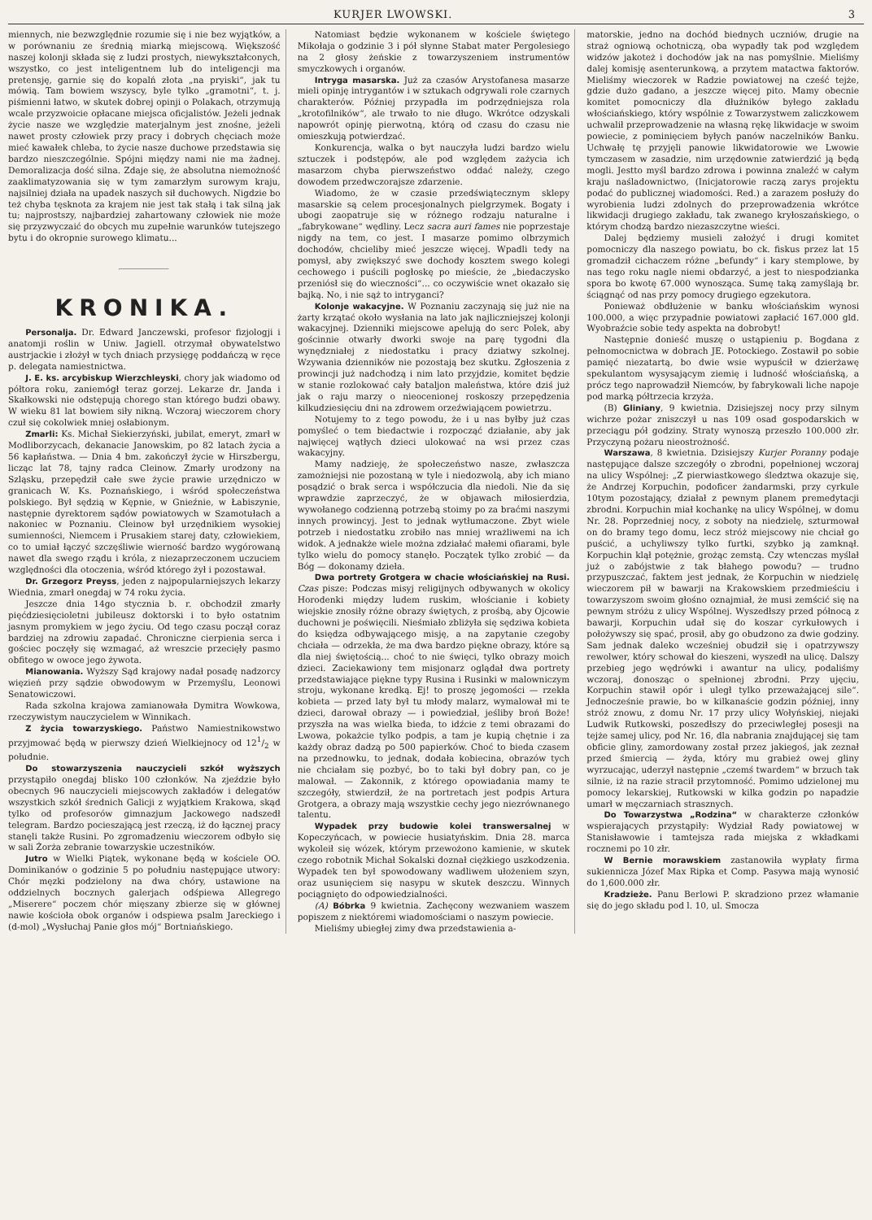KURJER LWOWSKI. 3
miennych, nie bezwzględnie rozumie się i nie bez wyjątków, a w porównaniu ze średnią miarką miejscową. Większość naszej kolonji składa się z ludzi prostych, niewykształconych, wszystko, co jest inteligentnem lub do inteligencji ma pretensję, garnie się do kopalń złota „na pryiski“, jak tu mówią. Tam bowiem wszyscy, byle tylko „gramotni“, t. j. piśmienni łatwo, w skutek dobrej opinji o Polakach, otrzymują wcale przyzwoicie opłacane miejsca oficjalistów. Jeżeli jednak życie nasze we względzie materjalnym jest znośne, jeżeli nawet prosty człowiek przy pracy i dobrych chęciach może mieć kawałek chleba, to życie nasze duchowe przedstawia się bardzo nieszczególnie. Spójni między nami nie ma żadnej. Demoralizacja dość silna. Zdaje się, że absolutna niemożność zaaklimatyzowania się w tym zamarzłym surowym kraju, najsilniej działa na upadek naszych sił duchowych. Nigdzie bo też chyba tęsknota za krajem nie jest tak stałą i tak silną jak tu; najprostszy, najbardziej zahartowany człowiek nie może się przyzwyczaić do obcych mu zupełnie warunków tutejszego bytu i do okropnie surowego klimatu...
KRONIKA.
Personalja. Dr. Edward Janczewski, profesor fizjologji i anatomji roślin w Uniw. Jagiell. otrzymał obywatelstwo austrjackie i złożył w tych dniach przysięgę poddańczą w ręce p. delegata namiestnictwa.
J. E. ks. arcybiskup Wierzchleyski, chory jak wiadomo od półtora roku, zaniemógł teraz gorzej. Lekarze dr. Janda i Skałkowski nie odstępują chorego stan którego budzi obawy. W wieku 81 lat bowiem siły nikną. Wczoraj wieczorem chory czuł się cokolwiek mniej osłabionym.
Zmarli: Ks. Michał Siekierzyński, jubilat, emeryt, zmarł w Modliborzycach, dekanacie Janowskim, po 82 latach życia a 56 kapłaństwa. — Dnia 4 bm. zakończył życie w Hirszbergu, licząc lat 78, tajny radca Cleinow. Zmarły urodzony na Szląsku, przepędził całe swe życie prawie urzędniczo w granicach W. Ks. Poznańskiego, i wśród społeczeństwa polskiego. Był sędzią w Kępnie, w Gnieźnie, w Łabiszynie, następnie dyrektorem sądów powiatowych w Szamotułach a nakoniec w Poznaniu. Cleinow był urzędnikiem wysokiej sumienności, Niemcem i Prusakiem starej daty, człowiekiem, co to umiał łączyć szczęśliwie wierność bardzo wygórowaną nawet dla swego rządu i króla, z niezaprzeczonem uczuciem względności dla otoczenia, wśród którego żył i pozostawał.
Dr. Grzegorz Preyss, jeden z najpopularniejszych lekarzy Wiednia, zmarł onegdaj w 74 roku życia.
Jeszcze dnia 14go stycznia b. r. obchodził zmarły pięćdziesięcioletni jubileusz doktorski i to było ostatnim jasnym promykiem w jego życiu. Od tego czasu począł coraz bardziej na zdrowiu zapadać. Chroniczne cierpienia serca i gościec poczęły się wzmagać, aż wreszcie przecięły pasmo obfitego w owoce jego żywota.
Mianowania. Wyższy Sąd krajowy nadał posadę nadzorcy więzień przy sądzie obwodowym w Przemyślu, Leonowi Senatowiczowi.
Rada szkolna krajowa zamianowała Dymitra Wowkowa, rzeczywistym nauczycielem w Winnikach.
Z życia towarzyskiego. Państwo Namiestnikowstwo przyjmować będą w pierwszy dzień Wielkiejnocy od 121/2 w południe.
Do stowarzyszenia nauczycieli szkół wyższych przystąpiło onegdaj blisko 100 członków. Na zjeździe było obecnych 96 nauczycieli miejscowych zakładów i delegatów wszystkich szkół średnich Galicji z wyjątkiem Krakowa, skąd tylko od profesorów gimnazjum Jackowego nadszedł telegram. Bardzo pocieszającą jest rzeczą, iż do łącznej pracy stanęli także Rusini. Po zgromadzeniu wieczorem odbyło się w sali Żorża zebranie towarzyskie uczestników.
Jutro w Wielki Piątek, wykonane będą w kościele OO. Dominikanów o godzinie 5 po południu następujące utwory: Chór męzki podzielony na dwa chóry, ustawione na oddzielnych bocznych galerjach odśpiewa Allegrego „Miserere“ poczem chór mięszany zbierze się w głównej nawie kościoła obok organów i odspiewa psalm Jareckiego i (d-mol) „Wysłuchaj Panie głos mój“ Bortniańskiego.
Natomiast będzie wykonanem w kościele świętego Mikołaja o godzinie 3 i pół słynne Stabat mater Pergolesiego na 2 głosy żeńskie z towarzyszeniem instrumentów smyczkowych i organów.
Intryga masarska. Już za czasów Arystofanesa masarze mieli opinję intrygantów i w sztukach odgrywali role czarnych charakterów. Później przypadła im podrzędniejsza rola „krotofilników“, ale trwało to nie długo. Wkrótce odzyskali napowrót opinję pierwotną, którą od czasu do czasu nie omieszkują potwierdzać.
Konkurencja, walka o byt nauczyła ludzi bardzo wielu sztuczek i podstępów, ale pod względem zażycia ich masarzom chyba pierwszeństwo oddać należy, czego dowodem przedwczorajsze zdarzenie.
Wiadomo, że w czasie przedświątecznym sklepy masarskie są celem procesjonalnych pielgrzymek. Bogaty i ubogi zaopatruje się w różnego rodzaju naturalne i „fabrykowane“ wędliny. Lecz sacra auri fames nie poprzestaje nigdy na tem, co jest. I masarze pomimo olbrzymich dochodów, chcieliby mieć jeszcze więcej. Wpadli tedy na pomysł, aby zwiększyć swe dochody kosztem swego kolegi cechowego i puścili pogłoskę po mieście, że „biedaczysko przeniósł się do wieczności“... co oczywiście wnet okazało się bajką. No, i nie sąż to intryganci?
Kolonje wakacyjne. W Poznaniu zaczynają się już nie na żarty krzątać około wysłania na lato jak najliczniejszej kolonji wakacyjnej. Dzienniki miejscowe apelują do serc Polek, aby gościnnie otwarły dworki swoje na parę tygodni dla wynędzniałej z niedostatku i pracy dziatwy szkolnej. Wzywania dzienników nie pozostają bez skutku. Zgłoszenia z prowincji już nadchodzą i nim lato przyjdzie, komitet będzie w stanie rozlokować cały bataljon maleństwa, które dziś już jak o raju marzy o nieocenionej roskoszy przepędzenia kilkudziesięciu dni na zdrowem orzeźwiającem powietrzu.
Notujemy to z tego powodu, że i u nas byłby już czas pomyśleć o tem biedactwie i rozpocząć działanie, aby jak najwięcej wątłych dzieci ulokować na wsi przez czas wakacyjny.
Mamy nadzieję, że społeczeństwo nasze, zwłaszcza zamożniejsi nie pozostaną w tyle i niedozwolą, aby ich miano posądzić o brak serca i współczucia dla niedoli. Nie da się wprawdzie zaprzeczyć, że w objawach miłosierdzia, wywołanego codzienną potrzebą stoimy po za braćmi naszymi innych prowincyj. Jest to jednak wytłumaczone. Zbyt wiele potrzeb i niedostatku zrobiło nas mniej wrażliwemi na ich widok. A jednakże wiele można zdziałać małemi ofiarami, byle tylko wielu do pomocy stanęło. Początek tylko zrobić — da Bóg — dokonamy dzieła.
Dwa portrety Grotgera w chacie włościańskiej na Rusi. Czas pisze: Podczas misyj religijnych odbywanych w okolicy Horodenki między ludem ruskim, włościanie i kobiety wiejskie znosiły różne obrazy świętych, z prośbą, aby Ojcowie duchowni je poświęcili. Nieśmiało zbliżyła się sędziwa kobieta do księdza odbywającego misję, a na zapytanie czegoby chciała — odrzekła, że ma dwa bardzo piękne obrazy, które są dla niej świętością... choć to nie święci, tylko obrazy moich dzieci. Zaciekawiony tem misjonarz oglądał dwa portrety przedstawiające piękne typy Rusina i Rusinki w malowniczym stroju, wykonane kredką. Ej! to proszę jegomości — rzekła kobieta — przed laty był tu młody malarz, wymalował mi te dzieci, darował obrazy — i powiedział, jeśliby broń Boże! przyszła na was wielka bieda, to idźcie z temi obrazami do Lwowa, pokażcie tylko podpis, a tam je kupią chętnie i za każdy obraz dadzą po 500 papierków. Choć to bieda czasem na przednowku, to jednak, dodała kobiecina, obrazów tych nie chciałam się pozbyć, bo to taki był dobry pan, co je malował. — Zakonnik, z którego opowiadania mamy te szczegóły, stwierdził, że na portretach jest podpis Artura Grotgera, a obrazy mają wszystkie cechy jego niezrównanego talentu.
Wypadek przy budowie kolei transwersalnej w Kopeczyńcach, w powiecie husiatyńskim. Dnia 28. marca wykoleił się wózek, którym przewożono kamienie, w skutek czego robotnik Michał Sokalski doznał ciężkiego uszkodzenia. Wypadek ten był spowodowany wadliwem ułożeniem szyn, oraz usunięciem się nasypu w skutek deszczu. Winnych pociągnięto do odpowiedzialności.
(A) Bóbrka 9 kwietnia. Zachęcony wezwaniem waszem popiszem z niektóremi wiadomościami o naszym powiecie.
Mieliśmy ubiegłej zimy dwa przedstawienia a-
matorskie, jedno na dochód biednych uczniów, drugie na straż ogniową ochotniczą, oba wypadły tak pod względem widzów jakoteż i dochodów jak na nas pomyślnie. Mieliśmy dalej komisję asenterunkową, a przytem matactwa faktorów. Mieliśmy wieczorek w Radzie powiatowej na cześć tejże, gdzie dużo gadano, a jeszcze więcej pito. Mamy obecnie komitet pomocniczy dla dłużników byłego zakładu włościańskiego, który wspólnie z Towarzystwem zaliczkowem uchwalił przeprowadzenie na własną rękę likwidacje w swoim powiecie, z pominięciem byłych panów naczelników Banku. Uchwałę tę przyjęli panowie likwidatorowie we Lwowie tymczasem w zasadzie, nim urzędownie zatwierdzić ją będą mogli. Jestto myśl bardzo zdrowa i powinna znaleźć w całym kraju naśladownictwo, (Inicjatorowie raczą zarys projektu podać do publicznej wiadomości. Red.) a zarazem posłuży do wyrobienia ludzi zdolnych do przeprowadzenia wkrótce likwidacji drugiego zakładu, tak zwanego kryłoszańskiego, o którym chodzą bardzo niezaszczytne wieści.
Dalej będziemy musieli założyć i drugi komitet pomocniczy dla naszego powiatu, bo ck. fiskus przez lat 15 gromadził cichaczem różne „befundy“ i kary stemplowe, by nas tego roku nagle niemi obdarzyć, a jest to niespodzianka spora bo kwotę 67.000 wynosząca. Sumę taką zamyślają br. ściągnąć od nas przy pomocy drugiego egzekutora.
Ponieważ obdłużenie w banku włościańskim wynosi 100.000, a więc przypadnie powiatowi zapłacić 167.000 gld. Wyobraźcie sobie tedy aspekta na dobrobyt!
Następnie donieść muszę o ustąpieniu p. Bogdana z pełnomocnictwa w dobrach JE. Potockiego. Zostawił po sobie pamięć niezatartą, bo dwie wsie wypuścił w dzierżawę spekulantom wysysającym ziemię i ludność włościańską, a prócz tego naprowadził Niemców, by fabrykowali liche napoje pod marką półtrzecia krzyża.
(B) Gliniany, 9 kwietnia. Dzisiejszej nocy przy silnym wichrze pożar zniszczył u nas 109 osad gospodarskich w przeciągu pół godziny. Straty wynoszą przeszło 100.000 złr. Przyczyną pożaru nieostrożność.
Warszawa, 8 kwietnia. Dzisiejszy Kurjer Poranny podaje następujące dalsze szczegóły o zbrodni, popełnionej wczoraj na ulicy Wspólnej: „Z pierwiastkowego śledztwa okazuje się, że Andrzej Korpuchin, podoficer żandarmski, przy cyrkule 10tym pozostający, działał z pewnym planem premedytacji zbrodni. Korpuchin miał kochankę na ulicy Wspólnej, w domu Nr. 28. Poprzedniej nocy, z soboty na niedzielę, szturmował on do bramy tego domu, lecz stróż miejscowy nie chciał go puścić, a uchyliwszy tylko furtki, szybko ją zamknął. Korpuchin klął potężnie, grożąc zemstą. Czy wtenczas myślał już o zabójstwie z tak błahego powodu? — trudno przypuszczać, faktem jest jednak, że Korpuchin w niedzielę wieczorem pił w bawarji na Krakowskiem przedmieściu i towarzyszom swoim głośno oznajmiał, że musi zemścić się na pewnym stróżu z ulicy Wspólnej. Wyszedłszy przed północą z bawarji, Korpuchin udał się do koszar cyrkułowych i położywszy się spać, prosił, aby go obudzono za dwie godziny. Sam jednak daleko wcześniej obudził się i opatrzywszy rewolwer, który schował do kieszeni, wyszedł na ulicę. Dalszy przebieg jego wędrówki i awantur na ulicy, podaliśmy wczoraj, donosząc o spełnionej zbrodni. Przy ujęciu, Korpuchin stawił opór i uległ tylko przeważającej sile“. Jednocześnie prawie, bo w kilkanaście godzin później, inny stróż znowu, z domu Nr. 17 przy ulicy Wołyńskiej, niejaki Ludwik Rutkowski, poszedłszy do przeciwległej posesji na tejże samej ulicy, pod Nr. 16, dla nabrania znajdującej się tam obficie gliny, zamordowany został przez jakiegoś, jak zeznał przed śmiercią — żyda, który mu grabież owej gliny wyrzucając, uderzył następnie „czemś twardem“ w brzuch tak silnie, iż na razie stracił przytomność. Pomimo udzielonej mu pomocy lekarskiej, Rutkowski w kilka godzin po napadzie umarł w męczarniach strasznych.
Do Towarzystwa „Rodzina“ w charakterze członków wspierających przystąpiły: Wydział Rady powiatowej w Stanisławowie i tamtejsza rada miejska z wkładkami rocznemi po 10 złr.
W Bernie morawskiem zastanowiła wypłaty firma sukiennicza Józef Max Ripka et Comp. Pasywa mają wynosić do 1,600.000 złr.
Kradzieże. Panu Berlowi P. skradziono przez włamanie się do jego składu pod l. 10, ul. Smocza